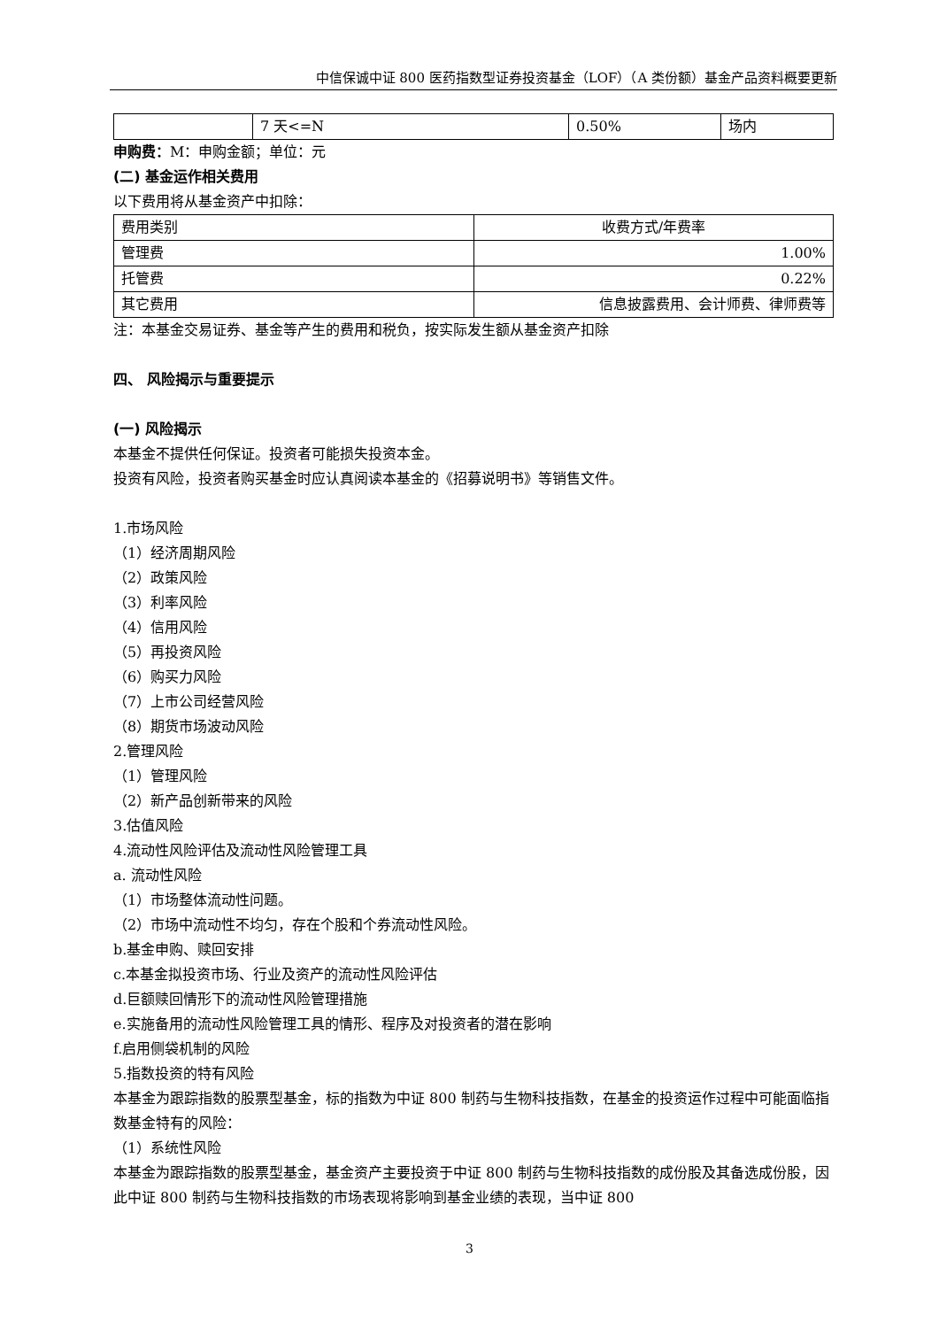中信保诚中证 800 医药指数型证券投资基金（LOF）（A 类份额）基金产品资料概要更新
| | 7 天<=N | 0.50% | 场内 |
申购费：M：申购金额；单位：元
(二) 基金运作相关费用
以下费用将从基金资产中扣除：
| 费用类别 | 收费方式/年费率 |
| 管理费 | 1.00% |
| 托管费 | 0.22% |
| 其它费用 | 信息披露费用、会计师费、律师费等 |
注：本基金交易证券、基金等产生的费用和税负，按实际发生额从基金资产扣除
四、 风险揭示与重要提示
(一) 风险揭示
本基金不提供任何保证。投资者可能损失投资本金。
投资有风险，投资者购买基金时应认真阅读本基金的《招募说明书》等销售文件。
1.市场风险
（1）经济周期风险
（2）政策风险
（3）利率风险
（4）信用风险
（5）再投资风险
（6）购买力风险
（7）上市公司经营风险
（8）期货市场波动风险
2.管理风险
（1）管理风险
（2）新产品创新带来的风险
3.估值风险
4.流动性风险评估及流动性风险管理工具
a. 流动性风险
（1）市场整体流动性问题。
（2）市场中流动性不均匀，存在个股和个券流动性风险。
b.基金申购、赎回安排
c.本基金拟投资市场、行业及资产的流动性风险评估
d.巨额赎回情形下的流动性风险管理措施
e.实施备用的流动性风险管理工具的情形、程序及对投资者的潜在影响
f.启用侧袋机制的风险
5.指数投资的特有风险
本基金为跟踪指数的股票型基金，标的指数为中证 800 制药与生物科技指数，在基金的投资运作过程中可能面临指数基金特有的风险：
（1）系统性风险
本基金为跟踪指数的股票型基金，基金资产主要投资于中证 800 制药与生物科技指数的成份股及其备选成份股，因此中证 800 制药与生物科技指数的市场表现将影响到基金业绩的表现，当中证 800
3